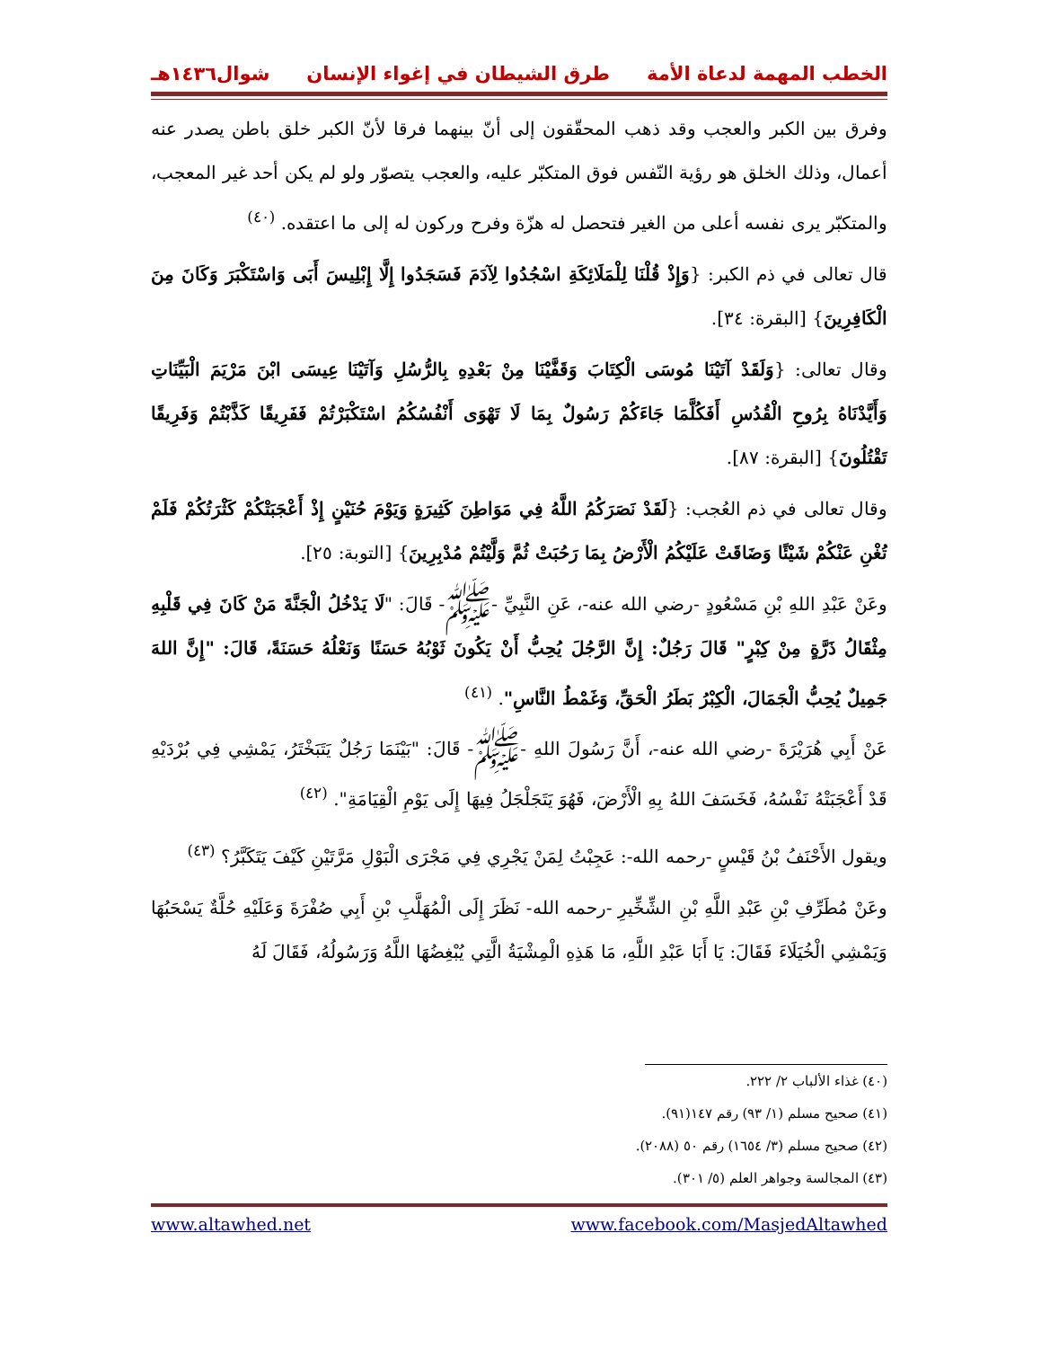الخطب المهمة لدعاة الأمة طرق الشيطان في إغواء الإنسان شوال١٤٣٦هـ
وفرق بين الكبر والعجب وقد ذهب المحقّقون إلى أنّ بينهما فرقا لأنّ الكبر خلق باطن يصدر عنه أعمال، وذلك الخلق هو رؤية النّفس فوق المتكبّر عليه، والعجب يتصوّر ولو لم يكن أحد غير المعجب، والمتكبّر يرى نفسه أعلى من الغير فتحصل له هزّة وفرح وركون له إلى ما اعتقده. <sup>(٤٠)</sup>
قال تعالى في ذم الكبر: {وَإِذْ قُلْنَا لِلْمَلَائِكَةِ اسْجُدُوا لِآدَمَ فَسَجَدُوا إِلَّا إِبْلِيسَ أَبَى وَاسْتَكْبَرَ وَكَانَ مِنَ الْكَافِرِينَ} [البقرة: ٣٤].
وقال تعالى: {وَلَقَدْ آتَيْنَا مُوسَى الْكِتَابَ وَقَفَّيْنَا مِنْ بَعْدِهِ بِالرُّسُلِ وَآتَيْنَا عِيسَى ابْنَ مَرْيَمَ الْبَيِّنَاتِ وَأَيَّدْنَاهُ بِرُوحِ الْقُدُسِ أَفَكُلَّمَا جَاءَكُمْ رَسُولٌ بِمَا لَا تَهْوَى أَنْفُسُكُمُ اسْتَكْبَرْتُمْ فَفَرِيقًا كَذَّبْتُمْ وَفَرِيقًا تَقْتُلُونَ} [البقرة: ٨٧].
وقال تعالى في ذم العُجب: {لَقَدْ نَصَرَكُمُ اللَّهُ فِي مَوَاطِنَ كَثِيرَةٍ وَيَوْمَ حُنَيْنٍ إِذْ أَعْجَبَتْكُمْ كَثْرَتُكُمْ فَلَمْ تُغْنِ عَنْكُمْ شَيْئًا وَضَاقَتْ عَلَيْكُمُ الْأَرْضُ بِمَا رَحُبَتْ ثُمَّ وَلَّيْتُمْ مُدْبِرِينَ} [التوبة: ٢٥].
وعَنْ عَبْدِ اللهِ بْنِ مَسْعُودٍ -رضي الله عنه-، عَنِ النَّبِيِّ -ﷺ- قَالَ: "لَا يَدْخُلُ الْجَنَّةَ مَنْ كَانَ فِي قَلْبِهِ مِثْقَالُ ذَرَّةٍ مِنْ كِبْرٍ" قَالَ رَجُلٌ: إِنَّ الرَّجُلَ يُحِبُّ أَنْ يَكُونَ ثَوْبُهُ حَسَنًا وَنَعْلُهُ حَسَنَةً، قَالَ: "إِنَّ اللهَ جَمِيلٌ يُحِبُّ الْجَمَالَ، الْكِبْرُ بَطَرُ الْحَقِّ، وَغَمْطُ النَّاسِ". <sup>(٤١)</sup>
عَنْ أَبِي هُرَيْرَةَ -رضي الله عنه-، أَنَّ رَسُولَ اللهِ -ﷺ- قَالَ: "بَيْنَمَا رَجُلٌ يَتَبَخْتَرُ، يَمْشِي فِي بُرْدَيْهِ قَدْ أَعْجَبَتْهُ نَفْسُهُ، فَخَسَفَ اللهُ بِهِ الْأَرْضَ، فَهُوَ يَتَجَلْجَلُ فِيهَا إِلَى يَوْمِ الْقِيَامَةِ". <sup>(٤٢)</sup>
ويقول الأَحْنَفُ بْنُ قَيْسٍ -رحمه الله-: عَجِبْتُ لِمَنْ يَجْرِي فِي مَجْرَى الْبَوْلِ مَرَّتَيْنِ كَيْفَ يَتَكَبَّرُ؟ <sup>(٤٣)</sup>
وعَنْ مُطَرِّفِ بْنِ عَبْدِ اللَّهِ بْنِ الشِّخِّيرِ -رحمه الله- نَظَرَ إِلَى الْمُهَلَّبِ بْنِ أَبِي صُفْرَةَ وَعَلَيْهِ حُلَّةٌ يَسْحَبُهَا وَيَمْشِي الْخُيَلَاءَ فَقَالَ: يَا أَبَا عَبْدِ اللَّهِ، مَا هَذِهِ الْمِشْيَةُ الَّتِي يُبْغِضُهَا اللَّهُ وَرَسُولُهُ، فَقَالَ لَهُ
(٤٠) غذاء الألباب ٢/ ٢٢٢.
(٤١) صحيح مسلم (١/ ٩٣) رقم ١٤٧(٩١).
(٤٢) صحيح مسلم (٣/ ١٦٥٤) رقم ٥٠ (٢٠٨٨).
(٤٣) المجالسة وجواهر العلم (٥/ ٣٠١).
www.facebook.com/MasjedAltawhed www.altawhed.net